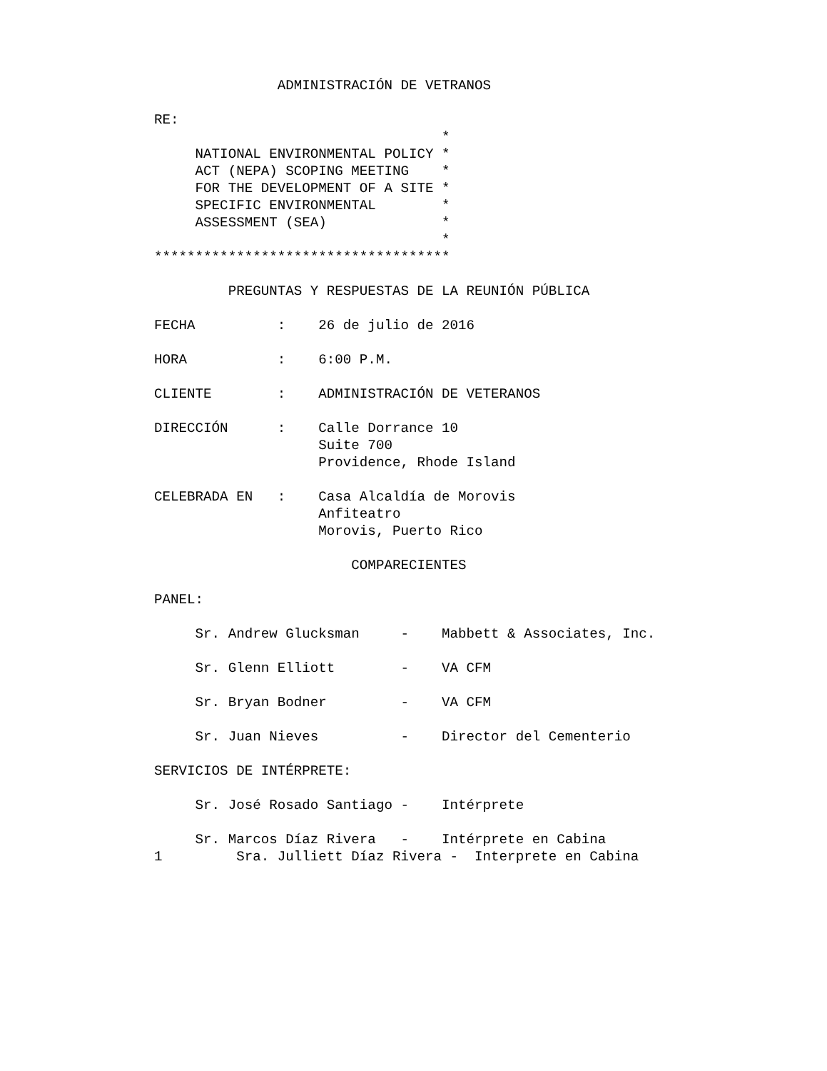ADMINISTRACIÓN DE VETRANOS

RE:
                                   *
     NATIONAL ENVIRONMENTAL POLICY *
     ACT (NEPA) SCOPING MEETING    *
     FOR THE DEVELOPMENT OF A SITE *
     SPECIFIC ENVIRONMENTAL        *
     ASSESSMENT (SEA)              *
                                   *
************************************

         PREGUNTAS Y RESPUESTAS DE LA REUNIÓN PÚBLICA

FECHA          :    26 de julio de 2016

HORA           :    6:00 P.M.

CLIENTE        :    ADMINISTRACIÓN DE VETERANOS

DIRECCIÓN      :    Calle Dorrance 10
                    Suite 700
                    Providence, Rhode Island

CELEBRADA EN   :    Casa Alcaldía de Morovis
                    Anfiteatro
                    Morovis, Puerto Rico

                        COMPARECIENTES

PANEL:

     Sr. Andrew Glucksman     -    Mabbett & Associates, Inc.

     Sr. Glenn Elliott        -    VA CFM

     Sr. Bryan Bodner         -    VA CFM

     Sr. Juan Nieves          -    Director del Cementerio

SERVICIOS DE INTÉRPRETE:

     Sr. José Rosado Santiago -    Intérprete

     Sr. Marcos Díaz Rivera   -    Intérprete en Cabina
1         Sra. Julliett Díaz Rivera -  Interprete en Cabina